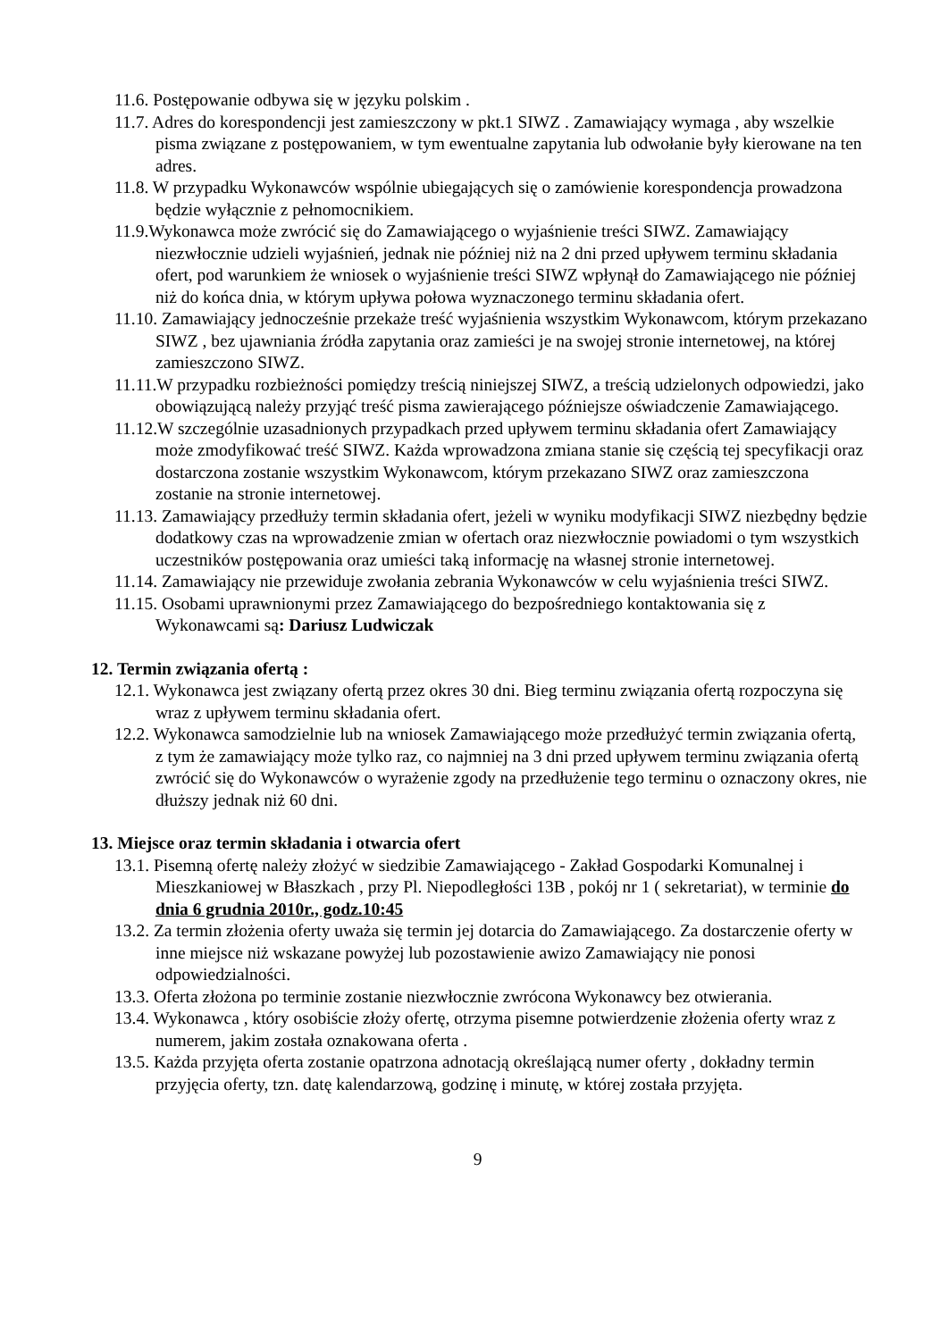11.6. Postępowanie odbywa się w języku polskim .
11.7. Adres do korespondencji jest zamieszczony w pkt.1 SIWZ . Zamawiający wymaga , aby wszelkie pisma związane z postępowaniem, w tym ewentualne zapytania lub odwołanie były kierowane na ten adres.
11.8. W przypadku Wykonawców wspólnie ubiegających się o zamówienie korespondencja prowadzona będzie wyłącznie z pełnomocnikiem.
11.9.Wykonawca może zwrócić się do Zamawiającego o wyjaśnienie treści SIWZ. Zamawiający niezwłocznie udzieli wyjaśnień, jednak nie później niż na 2 dni przed upływem terminu składania ofert, pod warunkiem że wniosek o wyjaśnienie treści SIWZ wpłynął do Zamawiającego nie później niż do końca dnia, w którym upływa połowa wyznaczonego terminu składania ofert.
11.10. Zamawiający jednocześnie przekaże treść wyjaśnienia wszystkim Wykonawcom, którym przekazano SIWZ , bez ujawniania źródła zapytania oraz zamieści je na swojej stronie internetowej, na której zamieszczono SIWZ.
11.11.W przypadku rozbieżności pomiędzy treścią niniejszej SIWZ, a treścią udzielonych odpowiedzi, jako obowiązującą należy przyjąć treść pisma zawierającego późniejsze oświadczenie Zamawiającego.
11.12.W szczególnie uzasadnionych przypadkach przed upływem terminu składania ofert Zamawiający może zmodyfikować treść SIWZ. Każda wprowadzona zmiana stanie się częścią tej specyfikacji oraz dostarczona zostanie wszystkim Wykonawcom, którym przekazano SIWZ oraz zamieszczona zostanie na stronie internetowej.
11.13. Zamawiający przedłuży termin składania ofert, jeżeli w wyniku modyfikacji SIWZ niezbędny będzie dodatkowy czas na wprowadzenie zmian w ofertach oraz niezwłocznie powiadomi o tym wszystkich uczestników postępowania oraz umieści taką informację na własnej stronie internetowej.
11.14. Zamawiający nie przewiduje zwołania zebrania Wykonawców w celu wyjaśnienia treści SIWZ.
11.15. Osobami uprawnionymi przez Zamawiającego do bezpośredniego kontaktowania się z Wykonawcami są: Dariusz Ludwiczak
12. Termin związania ofertą :
12.1. Wykonawca jest związany ofertą przez okres 30 dni. Bieg terminu związania ofertą rozpoczyna się wraz z upływem terminu składania ofert.
12.2. Wykonawca samodzielnie lub na wniosek Zamawiającego może przedłużyć termin związania ofertą, z tym że zamawiający może tylko raz, co najmniej na 3 dni przed upływem terminu związania ofertą zwrócić się do Wykonawców o wyrażenie zgody na przedłużenie tego terminu o oznaczony okres, nie dłuższy jednak niż 60 dni.
13. Miejsce oraz termin składania i otwarcia ofert
13.1. Pisemną ofertę należy złożyć w siedzibie Zamawiającego - Zakład Gospodarki Komunalnej i Mieszkaniowej w Błaszkach , przy Pl. Niepodległości 13B , pokój nr 1 ( sekretariat), w terminie do dnia 6 grudnia 2010r., godz.10:45
13.2. Za termin złożenia oferty uważa się termin jej dotarcia do Zamawiającego. Za dostarczenie oferty w inne miejsce niż wskazane powyżej lub pozostawienie awizo Zamawiający nie ponosi odpowiedzialności.
13.3. Oferta złożona po terminie zostanie niezwłocznie zwrócona Wykonawcy bez otwierania.
13.4. Wykonawca , który osobiście złoży ofertę, otrzyma pisemne potwierdzenie złożenia oferty wraz z numerem, jakim została oznakowana oferta .
13.5. Każda przyjęta oferta zostanie opatrzona adnotacją określającą numer oferty , dokładny termin przyjęcia oferty, tzn. datę kalendarzową, godzinę i minutę, w której została przyjęta.
9